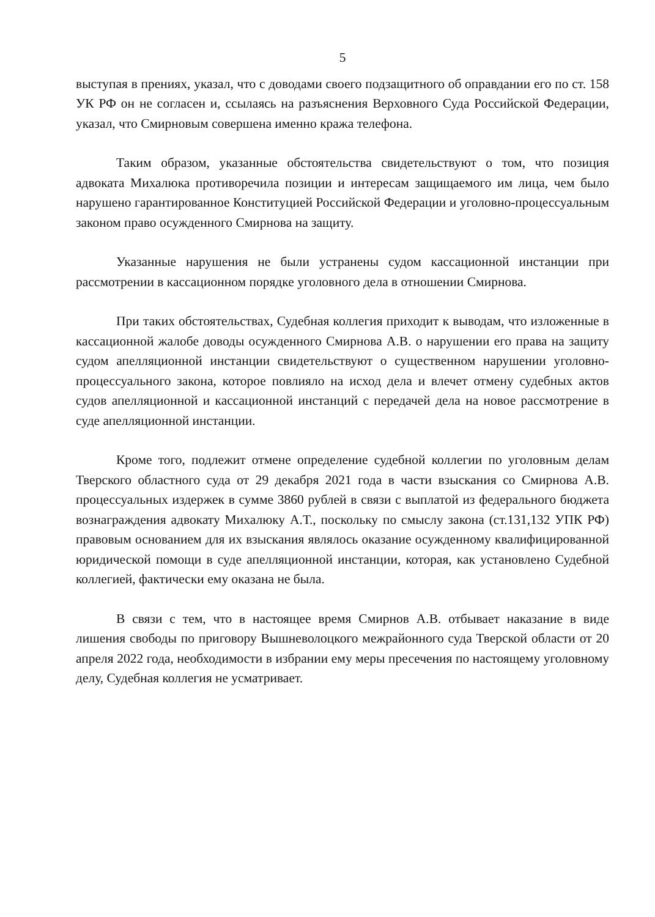5
выступая в прениях, указал, что с доводами своего подзащитного об оправдании его по ст. 158 УК РФ он не согласен и, ссылаясь на разъяснения Верховного Суда Российской Федерации, указал, что Смирновым совершена именно кража телефона.
Таким образом, указанные обстоятельства свидетельствуют о том, что позиция адвоката Михалюка противоречила позиции и интересам защищаемого им лица, чем было нарушено гарантированное Конституцией Российской Федерации и уголовно-процессуальным законом право осужденного Смирнова на защиту.
Указанные нарушения не были устранены судом кассационной инстанции при рассмотрении в кассационном порядке уголовного дела в отношении Смирнова.
При таких обстоятельствах, Судебная коллегия приходит к выводам, что изложенные в кассационной жалобе доводы осужденного Смирнова А.В. о нарушении его права на защиту судом апелляционной инстанции свидетельствуют о существенном нарушении уголовно-процессуального закона, которое повлияло на исход дела и влечет отмену судебных актов судов апелляционной и кассационной инстанций с передачей дела на новое рассмотрение в суде апелляционной инстанции.
Кроме того, подлежит отмене определение судебной коллегии по уголовным делам Тверского областного суда от 29 декабря 2021 года в части взыскания со Смирнова А.В. процессуальных издержек в сумме 3860 рублей в связи с выплатой из федерального бюджета вознаграждения адвокату Михалюку А.Т., поскольку по смыслу закона (ст.131,132 УПК РФ) правовым основанием для их взыскания являлось оказание осужденному квалифицированной юридической помощи в суде апелляционной инстанции, которая, как установлено Судебной коллегией, фактически ему оказана не была.
В связи с тем, что в настоящее время Смирнов А.В. отбывает наказание в виде лишения свободы по приговору Вышневолоцкого межрайонного суда Тверской области от 20 апреля 2022 года, необходимости в избрании ему меры пресечения по настоящему уголовному делу, Судебная коллегия не усматривает.